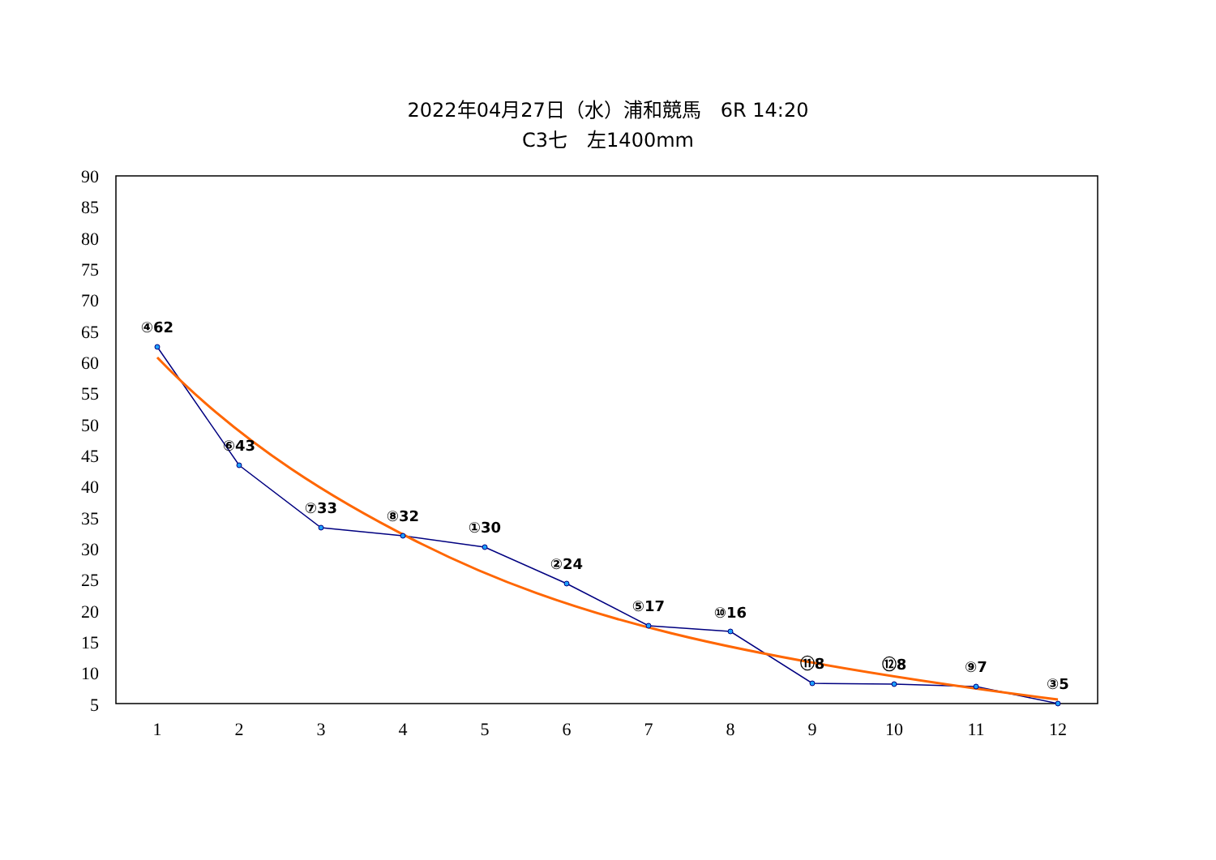2022年04月27日（水）浦和競馬　6R 14:20
C3七　左1400mm
90
85
80
75
70
65
60
55
50
45
40
35
30
25
20
15
10
5
1
2
3
4
5
6
7
8
9
10
11
12
④62
⑥43
⑦33
⑧32
①30
②24
⑤17
⑩16
⑪8
⑫8
⑨7
③5